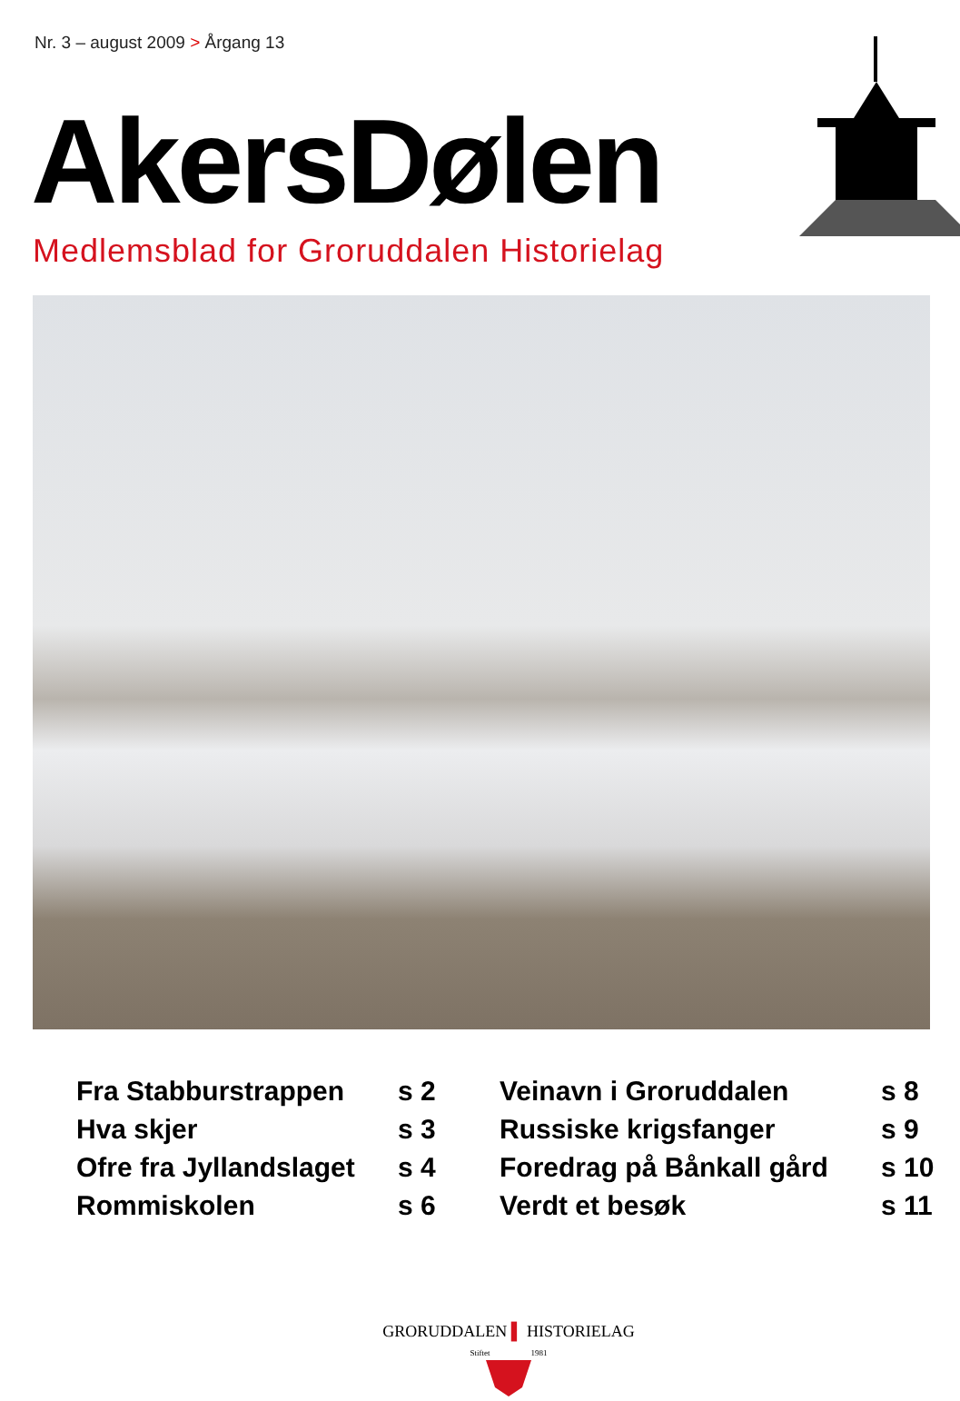Nr. 3 – august 2009 > Årgang 13
AkersDølen
Medlemsblad for Groruddalen Historielag
| Fra Stabburstrappen | s 2 |
| Hva skjer | s 3 |
| Ofre fra Jyllandslaget | s 4 |
| Rommiskolen | s 6 |
| Veinavn i Groruddalen | s 8 |
| Russiske krigsfanger | s 9 |
| Foredrag på Bånkall gård | s 10 |
| Verdt et besøk | s 11 |
GRORUDDALEN ▌ HISTORIELAG
Stiftet 1981